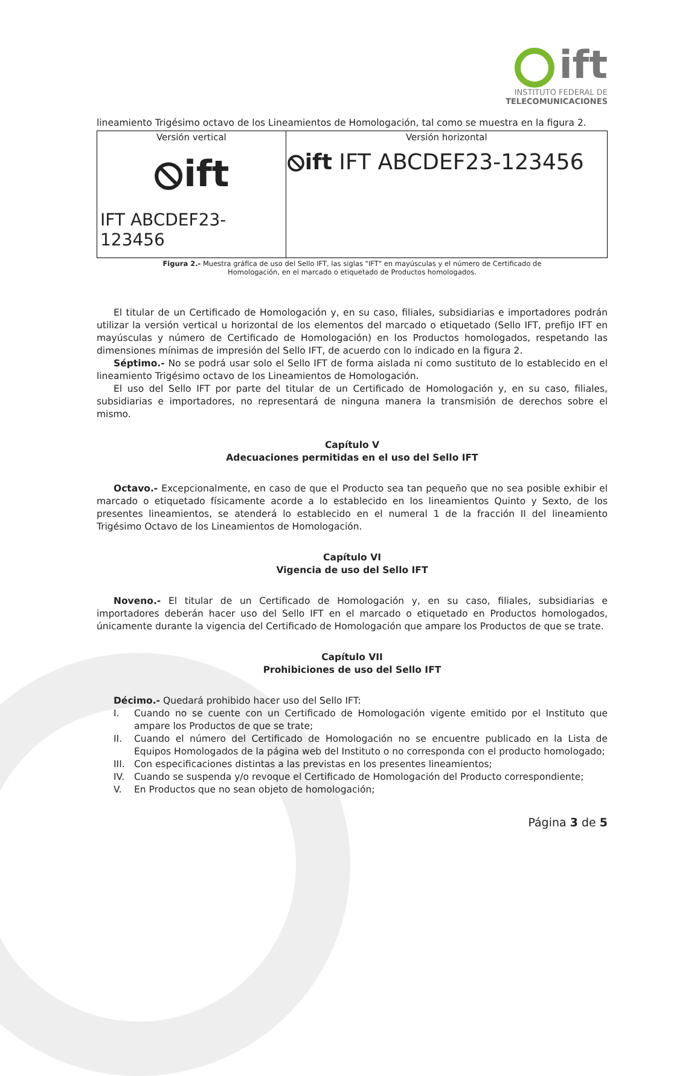ift
INSTITUTO FEDERAL DE
TELECOMUNICACIONES
lineamiento Trigésimo octavo de los Lineamientos de Homologación, tal como se muestra en la figura 2.
| Versión vertical ⦸ift IFT ABCDEF23-123456 | Versión horizontal ⦸ift IFT ABCDEF23-123456 |
Figura 2.- Muestra gráfica de uso del Sello IFT, las siglas "IFT" en mayúsculas y el número de Certificado de
Homologación, en el marcado o etiquetado de Productos homologados.
El titular de un Certificado de Homologación y, en su caso, filiales, subsidiarias e importadores podrán utilizar la versión vertical u horizontal de los elementos del marcado o etiquetado (Sello IFT, prefijo IFT en mayúsculas y número de Certificado de Homologación) en los Productos homologados, respetando las dimensiones mínimas de impresión del Sello IFT, de acuerdo con lo indicado en la figura 2.
Séptimo.- No se podrá usar solo el Sello IFT de forma aislada ni como sustituto de lo establecido en el lineamiento Trigésimo octavo de los Lineamientos de Homologación.
El uso del Sello IFT por parte del titular de un Certificado de Homologación y, en su caso, filiales, subsidiarias e importadores, no representará de ninguna manera la transmisión de derechos sobre el mismo.
Capítulo V
Adecuaciones permitidas en el uso del Sello IFT
Octavo.- Excepcionalmente, en caso de que el Producto sea tan pequeño que no sea posible exhibir el marcado o etiquetado físicamente acorde a lo establecido en los lineamientos Quinto y Sexto, de los presentes lineamientos, se atenderá lo establecido en el numeral 1 de la fracción II del lineamiento Trigésimo Octavo de los Lineamientos de Homologación.
Capítulo VI
Vigencia de uso del Sello IFT
Noveno.- El titular de un Certificado de Homologación y, en su caso, filiales, subsidiarias e importadores deberán hacer uso del Sello IFT en el marcado o etiquetado en Productos homologados, únicamente durante la vigencia del Certificado de Homologación que ampare los Productos de que se trate.
Capítulo VII
Prohibiciones de uso del Sello IFT
Décimo.- Quedará prohibido hacer uso del Sello IFT:
I. Cuando no se cuente con un Certificado de Homologación vigente emitido por el Instituto que ampare los Productos de que se trate;
II. Cuando el número del Certificado de Homologación no se encuentre publicado en la Lista de Equipos Homologados de la página web del Instituto o no corresponda con el producto homologado;
III. Con especificaciones distintas a las previstas en los presentes lineamientos;
IV. Cuando se suspenda y/o revoque el Certificado de Homologación del Producto correspondiente;
V. En Productos que no sean objeto de homologación;
Página 3 de 5